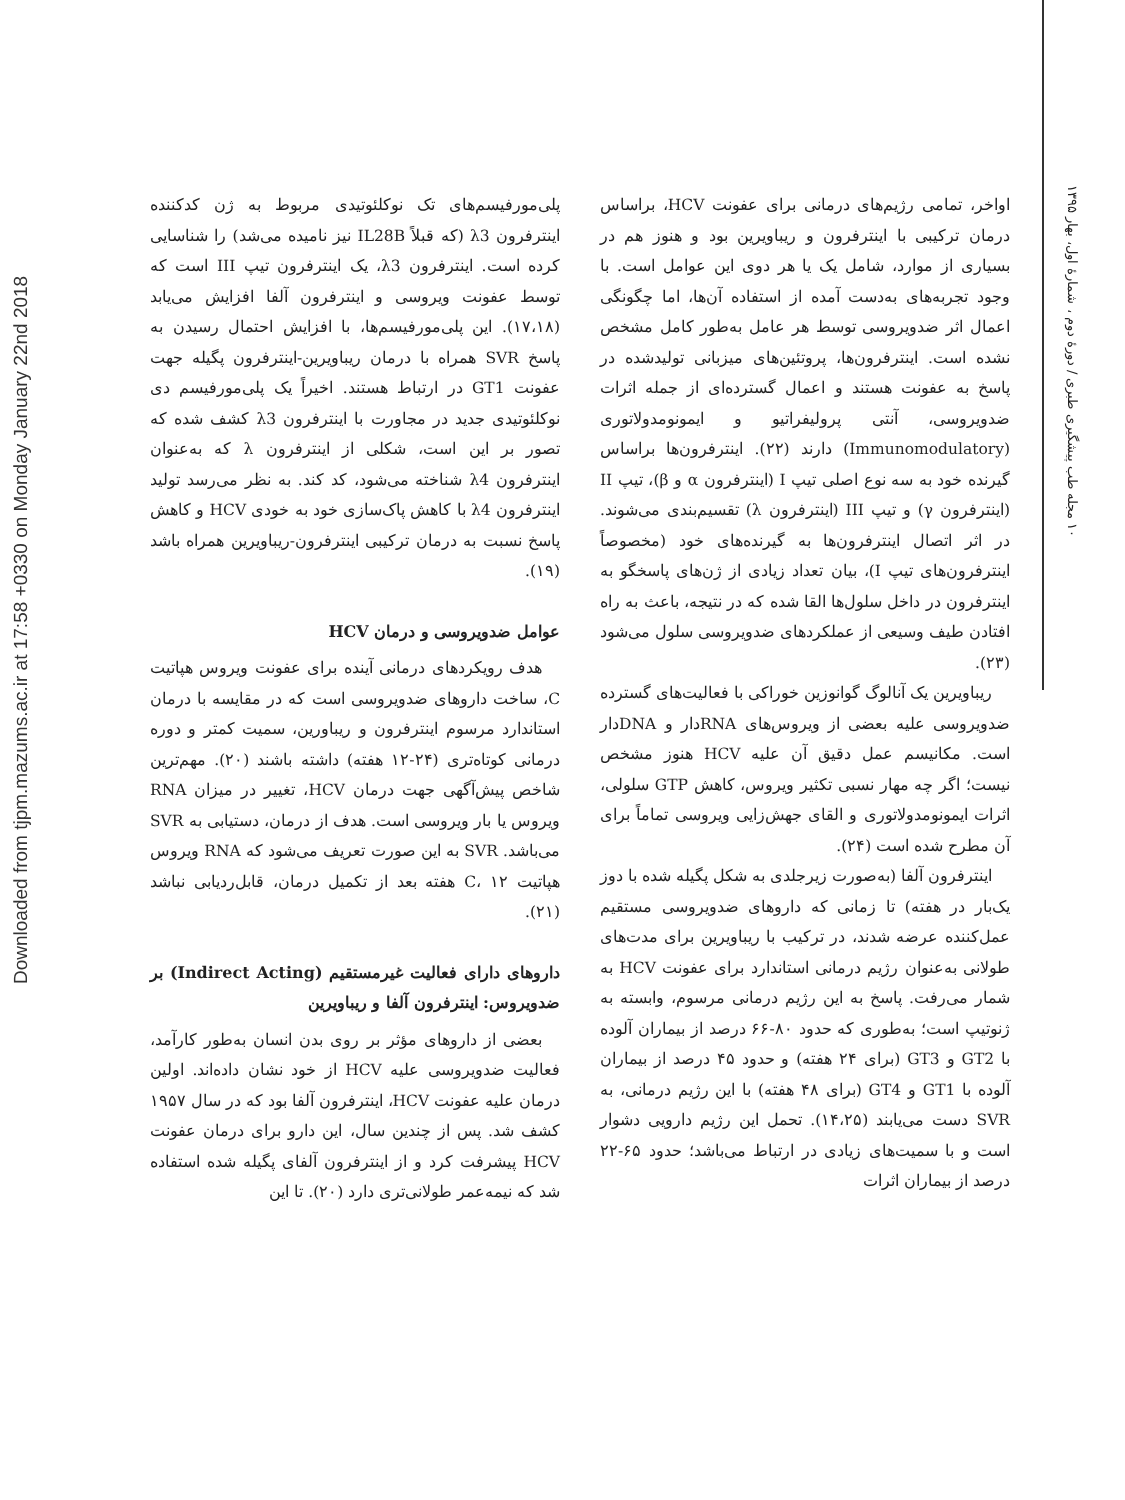Downloaded from tjpm.mazums.ac.ir at 17:58 +0330 on Monday January 22nd 2018
۱۰ مجله طب پیشگیری طبری / دورهٔ دوم ، شمارهٔ اول، بهار ۱۳۹۵
پلی‌مورفیسم‌های تک نوکلئوتیدی مربوط به ژن کدکننده اینترفرون λ3 (که قبلاً IL28B نیز نامیده می‌شد) را شناسایی کرده است. اینترفرون λ3، یک اینترفرون تیپ III است که توسط عفونت ویروسی و اینترفرون آلفا افزایش می‌یابد (۱۷،۱۸). این پلی‌مورفیسم‌ها، با افزایش احتمال رسیدن به پاسخ SVR همراه با درمان ریباویرین-اینترفرون پگیله جهت عفونت GT1 در ارتباط هستند. اخیراً یک پلی‌مورفیسم دی نوکلئوتیدی جدید در مجاورت با اینترفرون λ3 کشف شده که تصور بر این است، شکلی از اینترفرون λ که به‌عنوان اینترفرون λ4 شناخته می‌شود، کد کند. به نظر می‌رسد تولید اینترفرون λ4 با کاهش پاک‌سازی خود به خودی HCV و کاهش پاسخ نسبت به درمان ترکیبی اینترفرون-ریباویرین همراه باشد (۱۹).
عوامل ضدویروسی و درمان HCV
هدف رویکردهای درمانی آینده برای عفونت ویروس هپاتیت C، ساخت داروهای ضدویروسی است که در مقایسه با درمان استاندارد مرسوم اینترفرون و ریباورین، سمیت کمتر و دوره درمانی کوتاه‌تری (۲۴-۱۲ هفته) داشته باشند (۲۰). مهم‌ترین شاخص پیش‌آگهی جهت درمان HCV، تغییر در میزان RNA ویروس یا بار ویروسی است. هدف از درمان، دستیابی به SVR می‌باشد. SVR به این صورت تعریف می‌شود که RNA ویروس هپاتیت C، ۱۲ هفته بعد از تکمیل درمان، قابل‌ردیابی نباشد (۲۱).
داروهای دارای فعالیت غیرمستقیم (Indirect Acting) بر ضدویروس: اینترفرون آلفا و ریباویرین
بعضی از داروهای مؤثر بر روی بدن انسان به‌طور کارآمد، فعالیت ضدویروسی علیه HCV از خود نشان داده‌اند. اولین درمان علیه عفونت HCV، اینترفرون آلفا بود که در سال ۱۹۵۷ کشف شد. پس از چندین سال، این دارو برای درمان عفونت HCV پیشرفت کرد و از اینترفرون آلفای پگیله شده استفاده شد که نیمه‌عمر طولانی‌تری دارد (۲۰). تا این
اواخر، تمامی رژیم‌های درمانی برای عفونت HCV، براساس درمان ترکیبی با اینترفرون و ریباویرین بود و هنوز هم در بسیاری از موارد، شامل یک یا هر دوی این عوامل است. با وجود تجربه‌های به‌دست آمده از استفاده آن‌ها، اما چگونگی اعمال اثر ضدویروسی توسط هر عامل به‌طور کامل مشخص نشده است. اینترفرون‌ها، پروتئین‌های میزبانی تولیدشده در پاسخ به عفونت هستند و اعمال گسترده‌ای از جمله اثرات ضدویروسی، آنتی پرولیفراتیو و ایمونومدولاتوری (Immunomodulatory) دارند (۲۲). اینترفرون‌ها براساس گیرنده خود به سه نوع اصلی تیپ I (اینترفرون α و β)، تیپ II (اینترفرون γ) و تیپ III (اینترفرون λ) تقسیم‌بندی می‌شوند. در اثر اتصال اینترفرون‌ها به گیرنده‌های خود (مخصوصاً اینترفرون‌های تیپ I)، بیان تعداد زیادی از ژن‌های پاسخگو به اینترفرون در داخل سلول‌ها القا شده که در نتیجه، باعث به راه افتادن طیف وسیعی از عملکردهای ضدویروسی سلول می‌شود (۲۳).
ریباویرین یک آنالوگ گوانوزین خوراکی با فعالیت‌های گسترده ضدویروسی علیه بعضی از ویروس‌های RNAدار و DNAدار است. مکانیسم عمل دقیق آن علیه HCV هنوز مشخص نیست؛ اگر چه مهار نسبی تکثیر ویروس، کاهش GTP سلولی، اثرات ایمونومدولاتوری و القای جهش‌زایی ویروسی تماماً برای آن مطرح شده است (۲۴).
اینترفرون آلفا (به‌صورت زیرجلدی به شکل پگیله شده با دوز یک‌بار در هفته) تا زمانی که داروهای ضدویروسی مستقیم عمل‌کننده عرضه شدند، در ترکیب با ریباویرین برای مدت‌های طولانی به‌عنوان رژیم درمانی استاندارد برای عفونت HCV به شمار می‌رفت. پاسخ به این رژیم درمانی مرسوم، وابسته به ژنوتیپ است؛ به‌طوری که حدود ۸۰-۶۶ درصد از بیماران آلوده با GT2 و GT3 (برای ۲۴ هفته) و حدود ۴۵ درصد از بیماران آلوده با GT1 و GT4 (برای ۴۸ هفته) با این رژیم درمانی، به SVR دست می‌یابند (۱۴،۲۵). تحمل این رژیم دارویی دشوار است و با سمیت‌های زیادی در ارتباط می‌باشد؛ حدود ۶۵-۲۲ درصد از بیماران اثرات